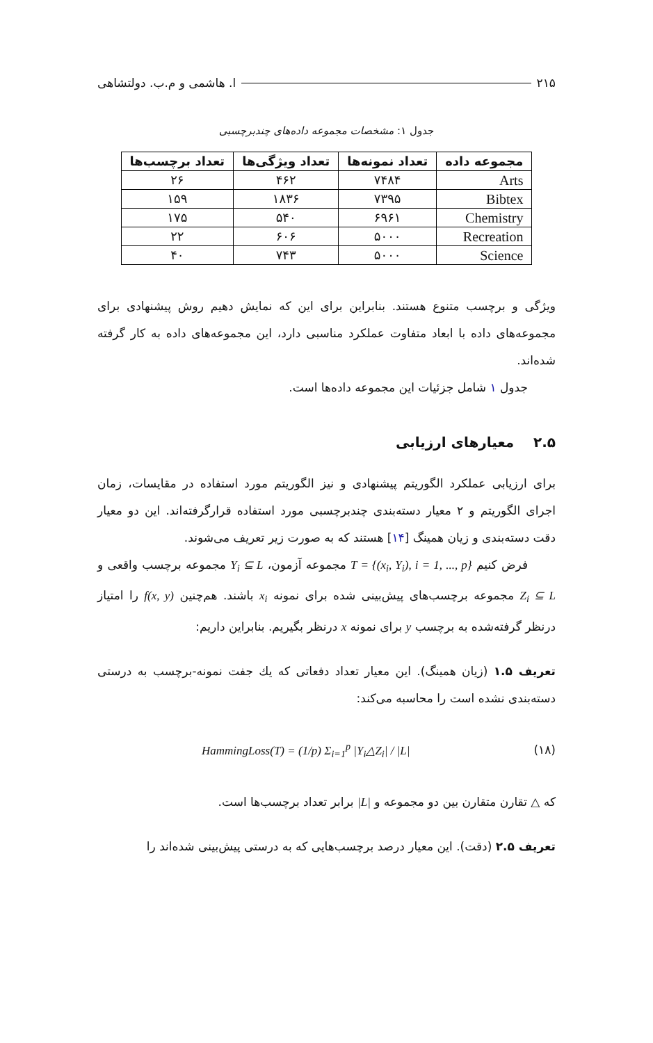۲۱۵ ا. هاشمی و م.ب. دولتشاهی
جدول ۱: مشخصات مجموعه داده‌های چندبرچسبی
| مجموعه داده | تعداد نمونه‌ها | تعداد ویژگی‌ها | تعداد برچسب‌ها |
| --- | --- | --- | --- |
| Arts | ۷۴۸۴ | ۴۶۲ | ۲۶ |
| Bibtex | ۷۳۹۵ | ۱۸۳۶ | ۱۵۹ |
| Chemistry | ۶۹۶۱ | ۵۴۰ | ۱۷۵ |
| Recreation | ۵۰۰۰ | ۶۰۶ | ۲۲ |
| Science | ۵۰۰۰ | ۷۴۳ | ۴۰ |
ویژگی و برچسب متنوع هستند. بنابراین برای این که نمایش دهیم روش پیشنهادی برای مجموعه‌های داده با ابعاد متفاوت عملکرد مناسبی دارد، این مجموعه‌های داده به کار گرفته شده‌اند.
جدول ۱ شامل جزئیات این مجموعه داده‌ها است.
۲.۵ معیارهای ارزیابی
برای ارزیابی عملکرد الگوریتم پیشنهادی و نیز الگوریتم مورد استفاده در مقایسات، زمان اجرای الگوریتم و ۲ معیار دسته‌بندی چندبرچسبی مورد استفاده قرارگرفته‌اند. این دو معیار دقت دسته‌بندی و زیان همینگ [۱۴] هستند که به صورت زیر تعریف می‌شوند.
فرض کنیم T = {(x<sub>i</sub>, Y<sub>i</sub>), i = 1, ..., p} مجموعه آزمون، Y<sub>i</sub> ⊆ L مجموعه برچسب واقعی و Z<sub>i</sub> ⊆ L مجموعه برچسب‌های پیش‌بینی شده برای نمونه x<sub>i</sub> باشند. هم‌چنین f(x, y) را امتیاز درنظر گرفته‌شده به برچسب y برای نمونه x درنظر بگیریم. بنابراین داریم:
تعریف ۱.۵ (زیان همینگ). این معیار تعداد دفعاتی که یك جفت نمونه-برچسب به درستی دسته‌بندی نشده است را محاسبه می‌کند:
(۱۸) HammingLoss(T) = (1/p) Σ<sub>i=1</sub><sup>p</sup> |Y<sub>i</sub>△Z<sub>i</sub>| / |L|
که △ تقارن متقارن بین دو مجموعه و |L| برابر تعداد برچسب‌ها است.
تعریف ۲.۵ (دقت). این معیار درصد برچسب‌هایی که به درستی پیش‌بینی شده‌اند را